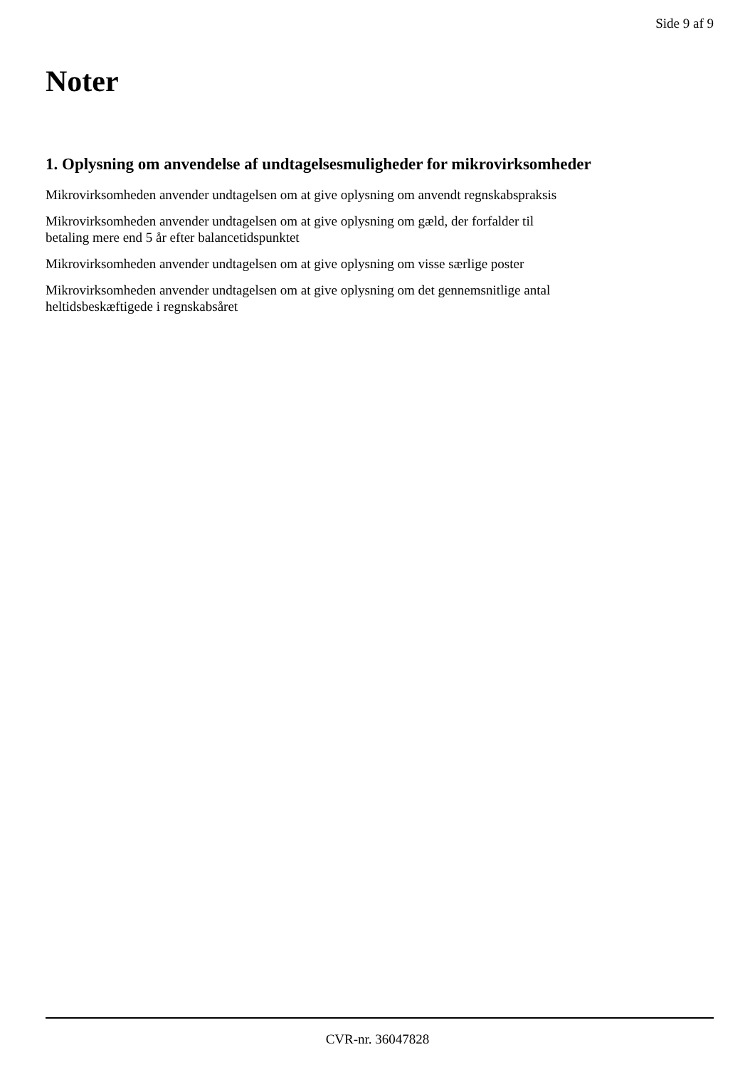Side 9 af 9
Noter
1. Oplysning om anvendelse af undtagelsesmuligheder for mikrovirksomheder
Mikrovirksomheden anvender undtagelsen om at give oplysning om anvendt regnskabspraksis
Mikrovirksomheden anvender undtagelsen om at give oplysning om gæld, der forfalder til
betaling mere end 5 år efter balancetidspunktet
Mikrovirksomheden anvender undtagelsen om at give oplysning om visse særlige poster
Mikrovirksomheden anvender undtagelsen om at give oplysning om det gennemsnitlige antal
heltidsbeskæftigede i regnskabsåret
CVR-nr. 36047828